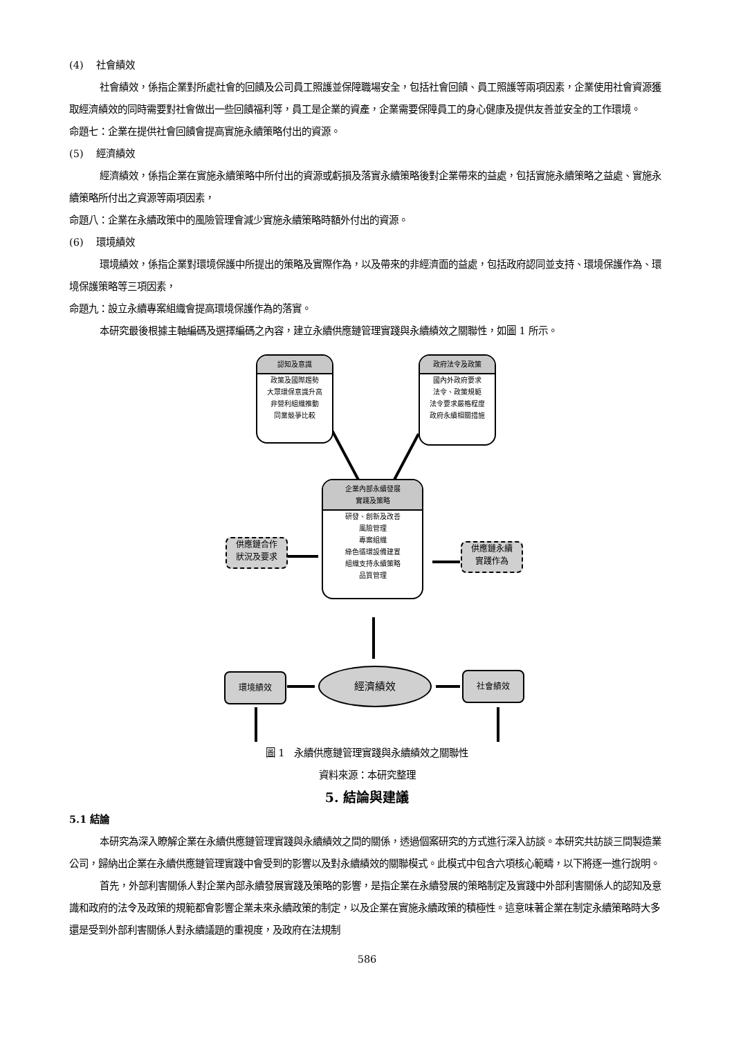(4)　 社會績效
社會績效，係指企業對所處社會的回饋及公司員工照護並保障職場安全，包括社會回饋、員工照護等兩項因素，企業使用社會資源獲取經濟績效的同時需要對社會做出一些回饋福利等，員工是企業的資產，企業需要保障員工的身心健康及提供友善並安全的工作環境。
命題七：企業在提供社會回饋會提高實施永續策略付出的資源。
(5)　 經濟績效
經濟績效，係指企業在實施永續策略中所付出的資源或虧損及落實永續策略後對企業帶來的益處，包括實施永續策略之益處、實施永續策略所付出之資源等兩項因素，
命題八：企業在永續政策中的風險管理會減少實施永續策略時額外付出的資源。
(6)　 環境績效
環境績效，係指企業對環境保護中所提出的策略及實際作為，以及帶來的非經濟面的益處，包括政府認同並支持、環境保護作為、環境保護策略等三項因素，
命題九：設立永續專案組織會提高環境保護作為的落實。
本研究最後根據主軸編碼及選擇編碼之內容，建立永續供應鏈管理實踐與永續績效之關聯性，如圖 1 所示。
認知及意識
政策及國際趨勢
大眾環保意識升高
非營利組織推動
同業競爭比較
政府法令及政策
國內外政府要求
法令、政策規範
法令要求嚴格程度
政府永續相關措施
企業內部永續發展
實踐及策略
研發、創新及改善
風險管理
專案組織
綠色循環設備建置
組織支持永續策略
品質管理
供應鏈合作
狀況及要求
供應鏈永續
實踐作為
環境績效 經濟績效 社會績效
圖 1　永續供應鏈管理實踐與永續績效之關聯性
資料來源：本研究整理
5. 結論與建議
5.1 結論
本研究為深入瞭解企業在永續供應鏈管理實踐與永續績效之間的關係，透過個案研究的方式進行深入訪談。本研究共訪談三間製造業公司，歸納出企業在永續供應鏈管理實踐中會受到的影響以及對永續績效的關聯模式。此模式中包含六項核心範疇，以下將逐一進行說明。
首先，外部利害關係人對企業內部永續發展實踐及策略的影響，是指企業在永續發展的策略制定及實踐中外部利害關係人的認知及意識和政府的法令及政策的規範都會影響企業未來永續政策的制定，以及企業在實施永續政策的積極性。這意味著企業在制定永續策略時大多還是受到外部利害關係人對永續議題的重視度，及政府在法規制
586